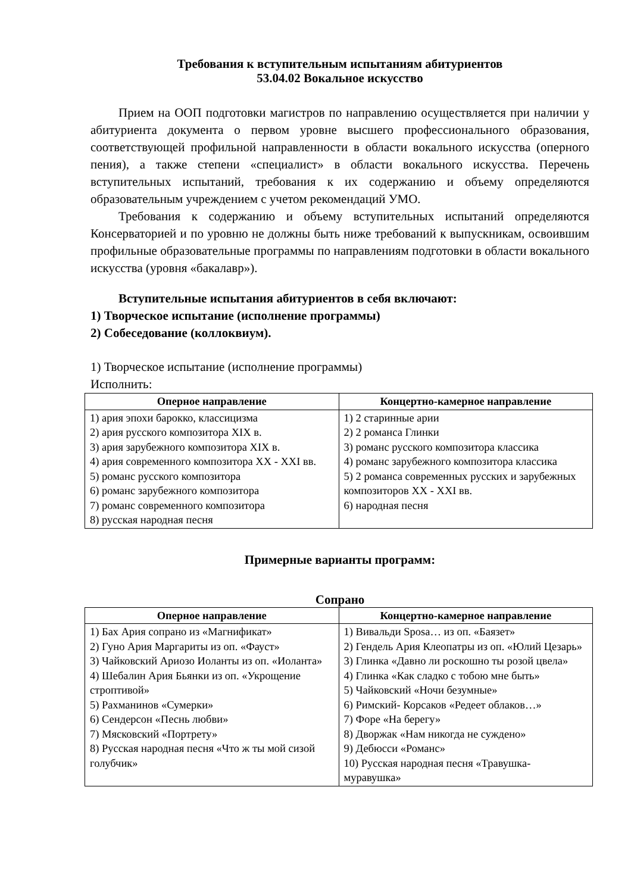Требования к вступительным испытаниям абитуриентов
53.04.02 Вокальное искусство
Прием на ООП подготовки магистров по направлению осуществляется при наличии у абитуриента документа о первом уровне высшего профессионального образования, соответствующей профильной направленности в области вокального искусства (оперного пения), а также степени «специалист» в области вокального искусства. Перечень вступительных испытаний, требования к их содержанию и объему определяются образовательным учреждением с учетом рекомендаций УМО.
Требования к содержанию и объему вступительных испытаний определяются Консерваторией и по уровню не должны быть ниже требований к выпускникам, освоившим профильные образовательные программы по направлениям подготовки в области вокального искусства (уровня «бакалавр»).
Вступительные испытания абитуриентов в себя включают:
1) Творческое испытание (исполнение программы)
2) Собеседование (коллоквиум).
1) Творческое испытание (исполнение программы)
Исполнить:
| Оперное направление | Концертно-камерное направление |
| --- | --- |
| 1) ария эпохи барокко, классицизма 2) ария русского композитора XIX в. 3) ария зарубежного композитора XIX в. 4) ария современного композитора XX - XXI вв. 5) романс русского композитора 6) романс зарубежного композитора 7) романс современного композитора 8) русская народная песня | 1) 2 старинные арии 2) 2 романса Глинки 3) романс русского композитора классика 4) романс зарубежного композитора классика 5) 2 романса современных русских и зарубежных композиторов XX - XXI вв. 6) народная песня |
Примерные варианты программ:
Сопрано
| Оперное направление | Концертно-камерное направление |
| --- | --- |
| 1) Бах Ария сопрано из «Магнификат» 2) Гуно Ария Маргариты из оп. «Фауст» 3) Чайковский Ариозо Иоланты из оп. «Иоланта» 4) Шебалин Ария Бьянки из оп. «Укрощение строптивой» 5) Рахманинов «Сумерки» 6) Сендерсон «Песнь любви» 7) Мясковский «Портрету» 8) Русская народная песня «Что ж ты мой сизой голубчик» | 1) Вивальди Sposa… из оп. «Баязет» 2) Гендель Ария Клеопатры из оп. «Юлий Цезарь» 3) Глинка «Давно ли роскошно ты розой цвела» 4) Глинка «Как сладко с тобою мне быть» 5) Чайковский «Ночи безумные» 6) Римский- Корсаков «Редеет облаков…» 7) Форе «На берегу» 8) Дворжак «Нам никогда не суждено» 9) Дебюсси «Романс» 10) Русская народная песня «Травушка-муравушка» |